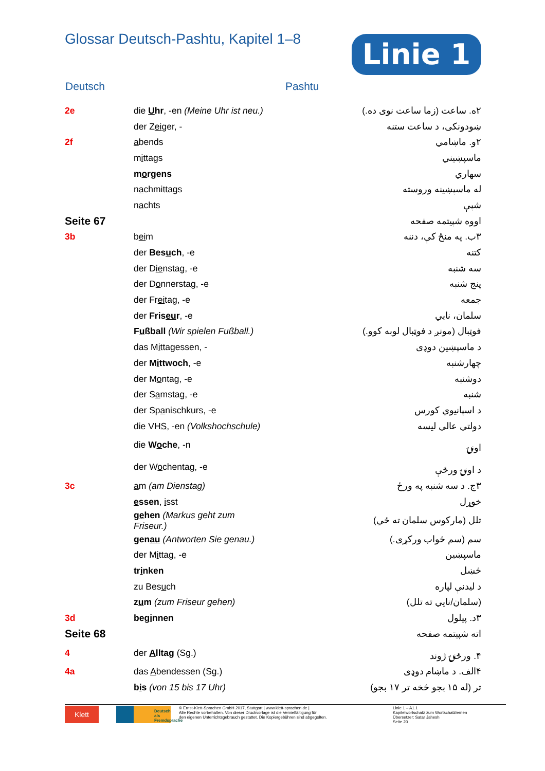Glossar Deutsch-Pashtu, Kapitel 1–8
Linie 1
Deutsch Pashtu
| 2e | die U hr , -en (Meine Uhr ist neu.) | ۲ه. ساعت (زما ساعت نوی ده.) |
| | der Z ei ger, - | ښودونکی، د ساعت ستنه |
| 2f | a bends | ۲و. ماښامي |
| | m i ttags | ماسپښيني |
| | m o rgens | سهاري |
| | n a chmittags | له ماسپښينه وروسته |
| | n a chts | شپې |
| Seite 67 | | اووه شپیتمه صفحه |
| 3b | b ei m | ۳ب. په منځ کې، دننه |
| | der Bes u ch , -e | کتنه |
| | der D ie nstag, -e | سه شنبه |
| | der D o nnerstag, -e | پنج شنبه |
| | der Fr ei tag, -e | جمعه |
| | der Fris eu r , -e | سلمان، نايي |
| | F u ßball (Wir spielen Fußball.) | فوټبال (مونږ د فوټبال لوبه کوو.) |
| | das M i ttagessen, - | د ماسپښين دوډی |
| | der M i ttwoch , -e | چهارشنبه |
| | der M o ntag, -e | دوشنبه |
| | der S a mstag, -e | شنبه |
| | der Sp a nischkurs, -e | د اسپانيوي کورس |
| | die VH S , -en (Volkshochschule) | دولتي عالي ليسه |
| | die W o che , -n | اونۍ |
| | der W o chentag, -e | د اونۍ ورځې |
| 3c | a m (am Dienstag) | ۳ج. د سه شنبه په ورځ |
| | e ssen , i sst | خوړل |
| | g e hen (Markus geht zum Friseur.) | تلل (مارکوس سلمان ته ځي) |
| | gen au (Antworten Sie genau.) | سم (سم ځواب ورکړی.) |
| | der M i ttag, -e | ماسپښين |
| | tr i nken | څښل |
| | zu Bes u ch | د ليدنې لپاره |
| | z u m (zum Friseur gehen) | (سلمان/نايي ته تلل) |
| 3d | beg i nnen | ۳د. پيلول |
| Seite 68 | | اته شپيتمه صفحه |
| 4 | der A lltag (Sg.) | ۴. ورځنۍ ژوند |
| 4a | das A bendessen (Sg.) | ۴الف. د ماښام دوډی |
| | b i s (von 15 bis 17 Uhr) | تر (له ۱۵ بجو څخه تر ۱۷ بجو) |
Klett
Deutsch als Fremdsprache
© Ernst-Klett-Sprachen GmbH 2017, Stuttgart | www.klett-sprachen.de |
Alle Rechte vorbehalten. Von dieser Druckvorlage ist die Vervielfältigung für
den eigenen Unterrichtsgebrauch gestattet. Die Kopiergebühren sind abgegolten.
Linie 1 – A1.1
Kapitelwortschatz zum Wortschatzlernen
Übersetzer: Satar Jahesh
Seite 20